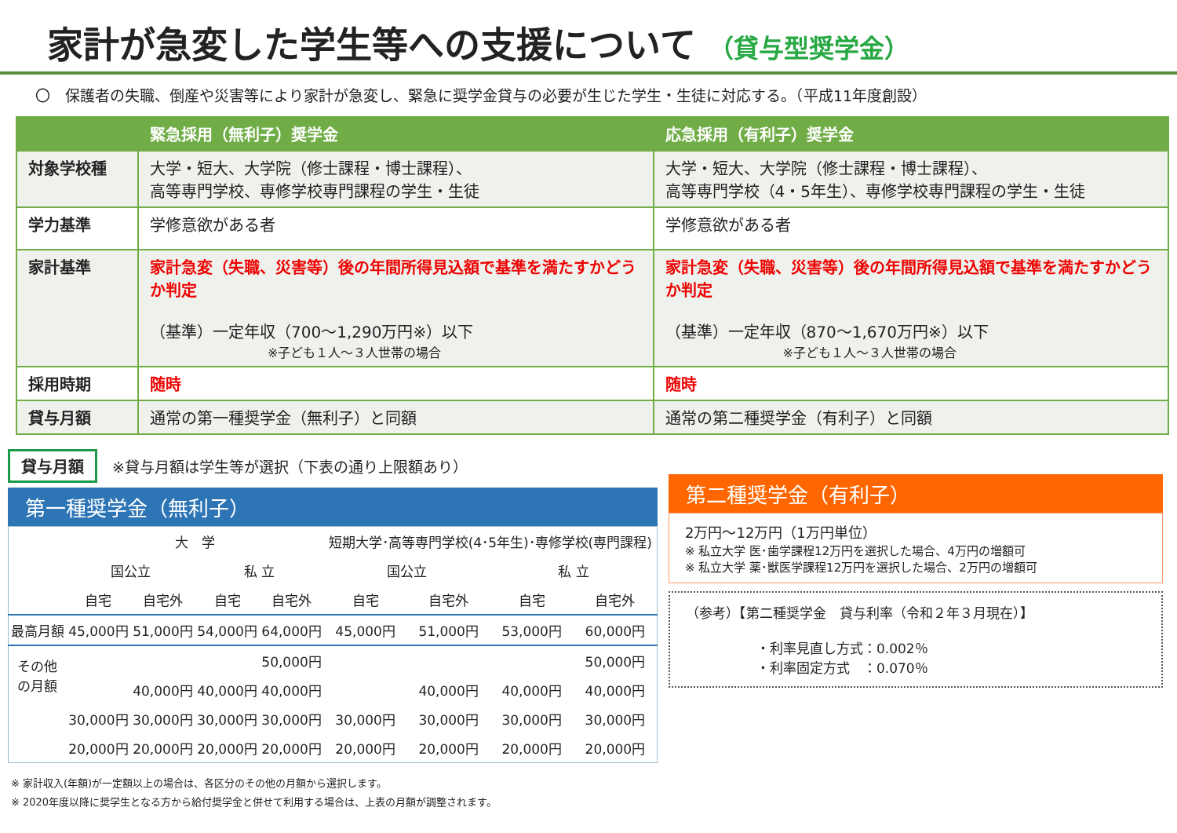家計が急変した学生等への支援について （貸与型奨学金）
〇　保護者の失職、倒産や災害等により家計が急変し、緊急に奨学金貸与の必要が生じた学生・生徒に対応する。（平成11年度創設）
| | 緊急採用（無利子）奨学金 | 応急採用（有利子）奨学金 |
| --- | --- | --- |
| 対象学校種 | 大学・短大、大学院（修士課程・博士課程）、 高等専門学校、専修学校専門課程の学生・生徒 | 大学・短大、大学院（修士課程・博士課程）、 高等専門学校（4・5年生）、専修学校専門課程の学生・生徒 |
| 学力基準 | 学修意欲がある者 | 学修意欲がある者 |
| 家計基準 | 家計急変（失職、災害等）後の年間所得見込額で基準を満たすかどうか判定 （基準）一定年収（700～1,290万円※）以下 ※子ども１人～３人世帯の場合 | 家計急変（失職、災害等）後の年間所得見込額で基準を満たすかどうか判定 （基準）一定年収（870～1,670万円※）以下 ※子ども１人～３人世帯の場合 |
| 採用時期 | 随時 | 随時 |
| 貸与月額 | 通常の第一種奨学金（無利子）と同額 | 通常の第二種奨学金（有利子）と同額 |
貸与月額 ※貸与月額は学生等が選択（下表の通り上限額あり）
第一種奨学金（無利子）
| | 大 学 | | | | 短期大学･高等専門学校(4･5年生)･専修学校(専門課程) | | | |
| | 国公立 | | 私 立 | | 国公立 | | 私 立 | |
| | 自宅 | 自宅外 | 自宅 | 自宅外 | 自宅 | 自宅外 | 自宅 | 自宅外 |
| 最高月額 | 45,000円 | 51,000円 | 54,000円 | 64,000円 | 45,000円 | 51,000円 | 53,000円 | 60,000円 |
| その他 の月額 | | | | 50,000円 | | | | 50,000円 |
| | | 40,000円 | 40,000円 | 40,000円 | | 40,000円 | 40,000円 | 40,000円 |
| | 30,000円 | 30,000円 | 30,000円 | 30,000円 | 30,000円 | 30,000円 | 30,000円 | 30,000円 |
| | 20,000円 | 20,000円 | 20,000円 | 20,000円 | 20,000円 | 20,000円 | 20,000円 | 20,000円 |
第二種奨学金（有利子）
2万円～12万円（1万円単位）
※ 私立大学 医･歯学課程12万円を選択した場合、4万円の増額可
※ 私立大学 薬･獣医学課程12万円を選択した場合、2万円の増額可
（参考）【第二種奨学金　貸与利率（令和２年３月現在）】
・利率見直し方式：0.002％
・利率固定方式　：0.070％
※ 家計収入(年額)が一定額以上の場合は、各区分のその他の月額から選択します。
※ 2020年度以降に奨学生となる方から給付奨学金と併せて利用する場合は、上表の月額が調整されます。